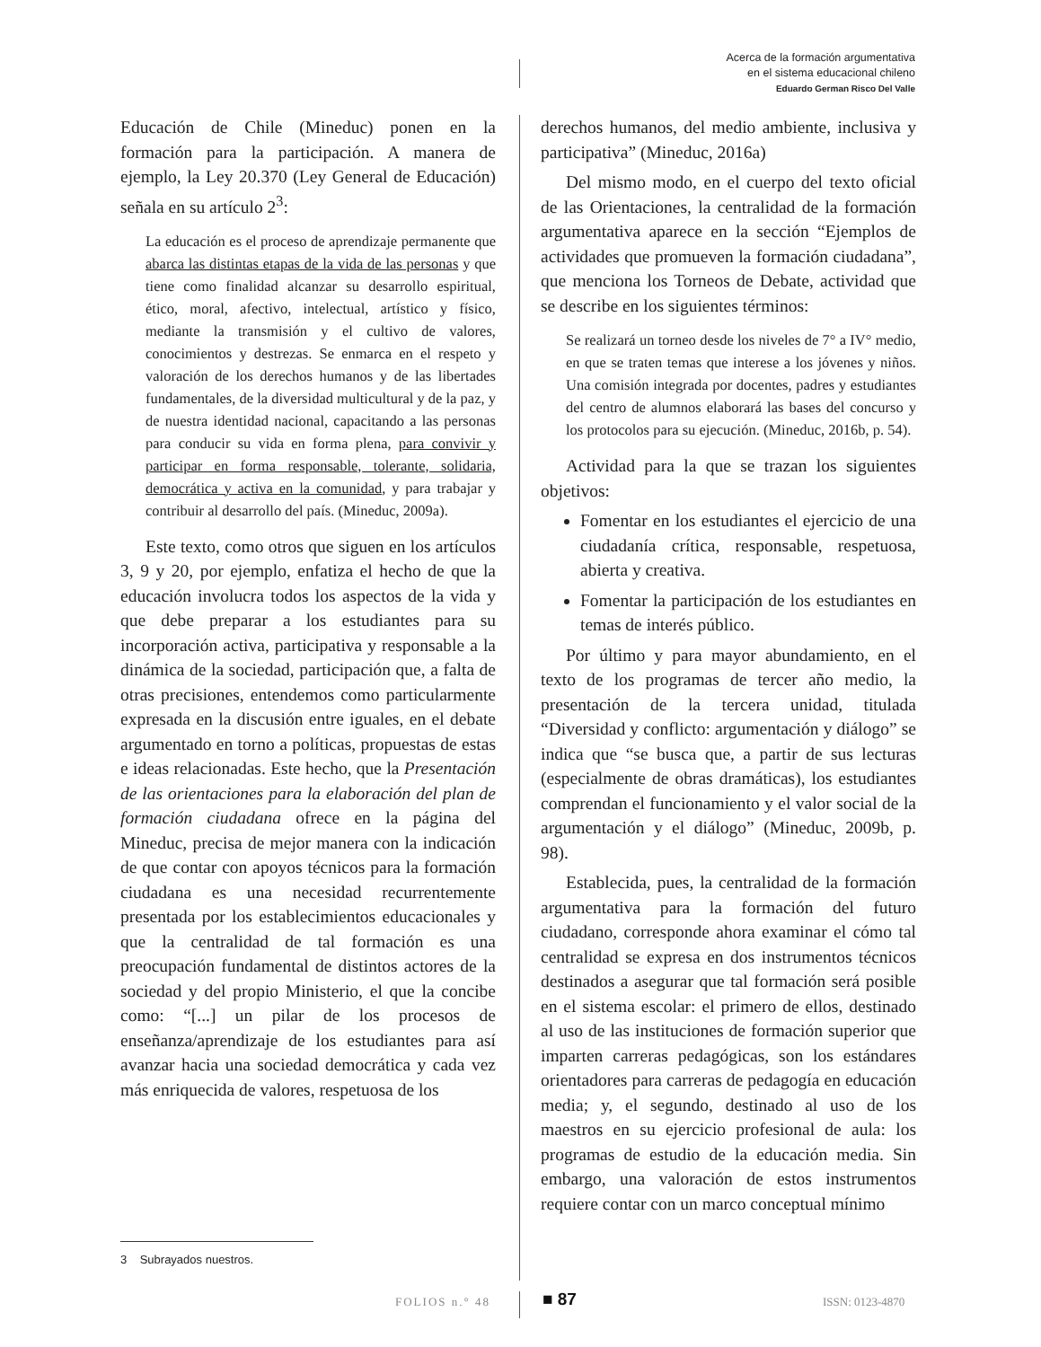Acerca de la formación argumentativa
en el sistema educacional chileno
Eduardo German Risco Del Valle
Educación de Chile (Mineduc) ponen en la formación para la participación. A manera de ejemplo, la Ley 20.370 (Ley General de Educación) señala en su artículo 2<sup>3</sup>:
La educación es el proceso de aprendizaje permanente que abarca las distintas etapas de la vida de las personas y que tiene como finalidad alcanzar su desarrollo espiritual, ético, moral, afectivo, intelectual, artístico y físico, mediante la transmisión y el cultivo de valores, conocimientos y destrezas. Se enmarca en el respeto y valoración de los derechos humanos y de las libertades fundamentales, de la diversidad multicultural y de la paz, y de nuestra identidad nacional, capacitando a las personas para conducir su vida en forma plena, para convivir y participar en forma responsable, tolerante, solidaria, democrática y activa en la comunidad, y para trabajar y contribuir al desarrollo del país. (Mineduc, 2009a).
Este texto, como otros que siguen en los artículos 3, 9 y 20, por ejemplo, enfatiza el hecho de que la educación involucra todos los aspectos de la vida y que debe preparar a los estudiantes para su incorporación activa, participativa y responsable a la dinámica de la sociedad, participación que, a falta de otras precisiones, entendemos como particularmente expresada en la discusión entre iguales, en el debate argumentado en torno a políticas, propuestas de estas e ideas relacionadas. Este hecho, que la Presentación de las orientaciones para la elaboración del plan de formación ciudadana ofrece en la página del Mineduc, precisa de mejor manera con la indicación de que contar con apoyos técnicos para la formación ciudadana es una necesidad recurrentemente presentada por los establecimientos educacionales y que la centralidad de tal formación es una preocupación fundamental de distintos actores de la sociedad y del propio Ministerio, el que la concibe como: “[...] un pilar de los procesos de enseñanza/aprendizaje de los estudiantes para así avanzar hacia una sociedad democrática y cada vez más enriquecida de valores, respetuosa de los
derechos humanos, del medio ambiente, inclusiva y participativa” (Mineduc, 2016a)
Del mismo modo, en el cuerpo del texto oficial de las Orientaciones, la centralidad de la formación argumentativa aparece en la sección “Ejemplos de actividades que promueven la formación ciudadana”, que menciona los Torneos de Debate, actividad que se describe en los siguientes términos:
Se realizará un torneo desde los niveles de 7° a IV° medio, en que se traten temas que interese a los jóvenes y niños. Una comisión integrada por docentes, padres y estudiantes del centro de alumnos elaborará las bases del concurso y los protocolos para su ejecución. (Mineduc, 2016b, p. 54).
Actividad para la que se trazan los siguientes objetivos:
Fomentar en los estudiantes el ejercicio de una ciudadanía crítica, responsable, respetuosa, abierta y creativa.
Fomentar la participación de los estudiantes en temas de interés público.
Por último y para mayor abundamiento, en el texto de los programas de tercer año medio, la presentación de la tercera unidad, titulada “Diversidad y conflicto: argumentación y diálogo” se indica que “se busca que, a partir de sus lecturas (especialmente de obras dramáticas), los estudiantes comprendan el funcionamiento y el valor social de la argumentación y el diálogo” (Mineduc, 2009b, p. 98).
Establecida, pues, la centralidad de la formación argumentativa para la formación del futuro ciudadano, corresponde ahora examinar el cómo tal centralidad se expresa en dos instrumentos técnicos destinados a asegurar que tal formación será posible en el sistema escolar: el primero de ellos, destinado al uso de las instituciones de formación superior que imparten carreras pedagógicas, son los estándares orientadores para carreras de pedagogía en educación media; y, el segundo, destinado al uso de los maestros en su ejercicio profesional de aula: los programas de estudio de la educación media. Sin embargo, una valoración de estos instrumentos requiere contar con un marco conceptual mínimo
3 Subrayados nuestros.
FOLIOS n.° 48 ■ 87 ISSN: 0123-4870